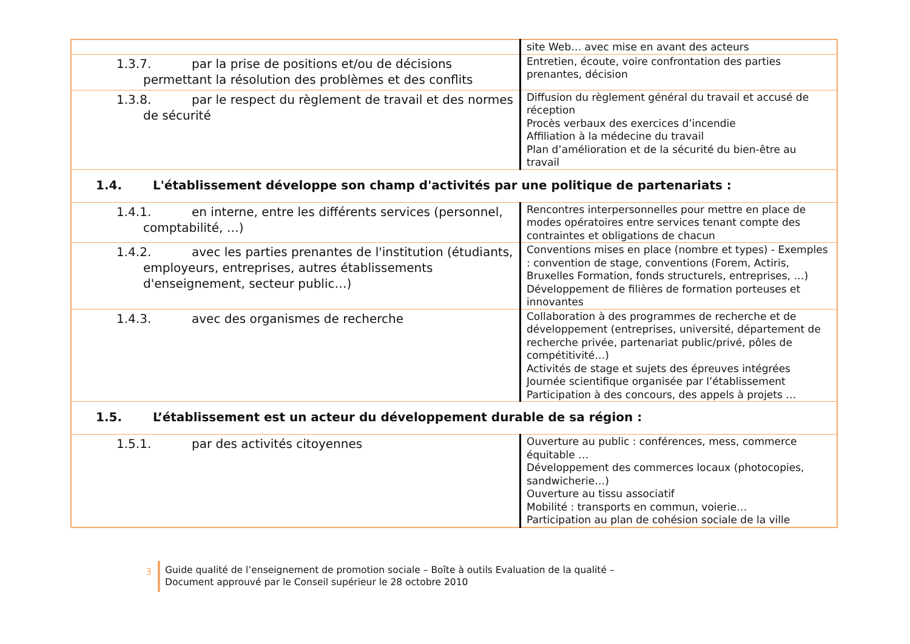| | site Web… avec mise en avant des acteurs |
| 1.3.7. par la prise de positions et/ou de décisions permettant la résolution des problèmes et des conflits | Entretien, écoute, voire confrontation des parties prenantes, décision |
| 1.3.8. par le respect du règlement de travail et des normes de sécurité | Diffusion du règlement général du travail et accusé de réception Procès verbaux des exercices d’incendie Affiliation à la médecine du travail Plan d’amélioration et de la sécurité du bien-être au travail |
| 1.4. L'établissement développe son champ d'activités par une politique de partenariats : | |
| 1.4.1. en interne, entre les différents services (personnel, comptabilité, …) | Rencontres interpersonnelles pour mettre en place de modes opératoires entre services tenant compte des contraintes et obligations de chacun |
| 1.4.2. avec les parties prenantes de l'institution (étudiants, employeurs, entreprises, autres établissements d'enseignement, secteur public…) | Conventions mises en place (nombre et types) - Exemples : convention de stage, conventions (Forem, Actiris, Bruxelles Formation, fonds structurels, entreprises, …) Développement de filières de formation porteuses et innovantes |
| 1.4.3. avec des organismes de recherche | Collaboration à des programmes de recherche et de développement (entreprises, université, département de recherche privée, partenariat public/privé, pôles de compétitivité…) Activités de stage et sujets des épreuves intégrées Journée scientifique organisée par l’établissement Participation à des concours, des appels à projets … |
| 1.5. L’établissement est un acteur du développement durable de sa région : | |
| 1.5.1. par des activités citoyennes | Ouverture au public : conférences, mess, commerce équitable … Développement des commerces locaux (photocopies, sandwicherie…) Ouverture au tissu associatif Mobilité : transports en commun, voierie… Participation au plan de cohésion sociale de la ville |
3
Guide qualité de l’enseignement de promotion sociale – Boîte à outils Evaluation de la qualité –
Document approuvé par le Conseil supérieur le 28 octobre 2010